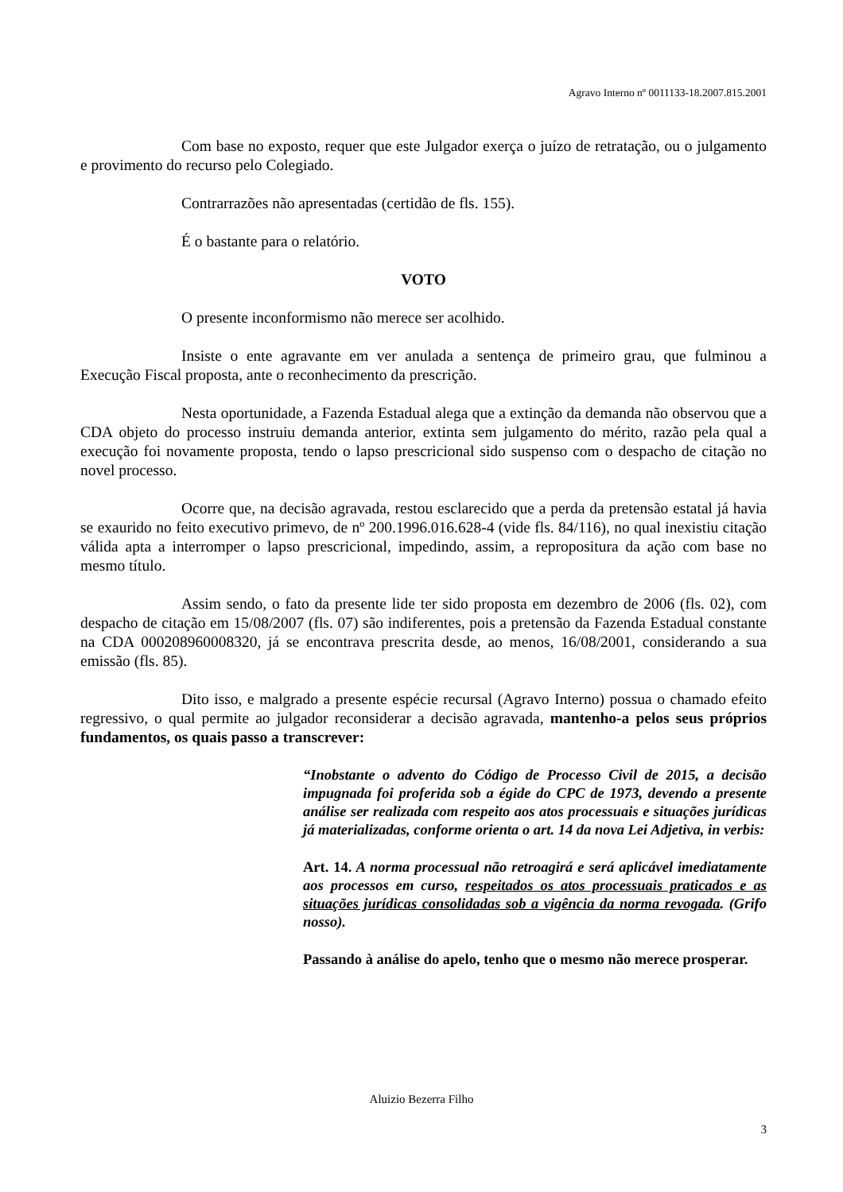Agravo Interno nº 0011133-18.2007.815.2001
Com base no exposto, requer que este Julgador exerça o juízo de retratação, ou o julgamento e provimento do recurso pelo Colegiado.
Contrarrazões não apresentadas (certidão de fls. 155).
É o bastante para o relatório.
VOTO
O presente inconformismo não merece ser acolhido.
Insiste o ente agravante em ver anulada a sentença de primeiro grau, que fulminou a Execução Fiscal proposta, ante o reconhecimento da prescrição.
Nesta oportunidade, a Fazenda Estadual alega que a extinção da demanda não observou que a CDA objeto do processo instruiu demanda anterior, extinta sem julgamento do mérito, razão pela qual a execução foi novamente proposta, tendo o lapso prescricional sido suspenso com o despacho de citação no novel processo.
Ocorre que, na decisão agravada, restou esclarecido que a perda da pretensão estatal já havia se exaurido no feito executivo primevo, de nº 200.1996.016.628-4 (vide fls. 84/116), no qual inexistiu citação válida apta a interromper o lapso prescricional, impedindo, assim, a repropositura da ação com base no mesmo título.
Assim sendo, o fato da presente lide ter sido proposta em dezembro de 2006 (fls. 02), com despacho de citação em 15/08/2007 (fls. 07) são indiferentes, pois a pretensão da Fazenda Estadual constante na CDA 000208960008320, já se encontrava prescrita desde, ao menos, 16/08/2001, considerando a sua emissão (fls. 85).
Dito isso, e malgrado a presente espécie recursal (Agravo Interno) possua o chamado efeito regressivo, o qual permite ao julgador reconsiderar a decisão agravada, mantenho-a pelos seus próprios fundamentos, os quais passo a transcrever:
“Inobstante o advento do Código de Processo Civil de 2015, a decisão impugnada foi proferida sob a égide do CPC de 1973, devendo a presente análise ser realizada com respeito aos atos processuais e situações jurídicas já materializadas, conforme orienta o art. 14 da nova Lei Adjetiva, in verbis:
Art. 14. A norma processual não retroagirá e será aplicável imediatamente aos processos em curso, respeitados os atos processuais praticados e as situações jurídicas consolidadas sob a vigência da norma revogada. (Grifo nosso).
Passando à análise do apelo, tenho que o mesmo não merece prosperar.
Aluizio Bezerra Filho
3